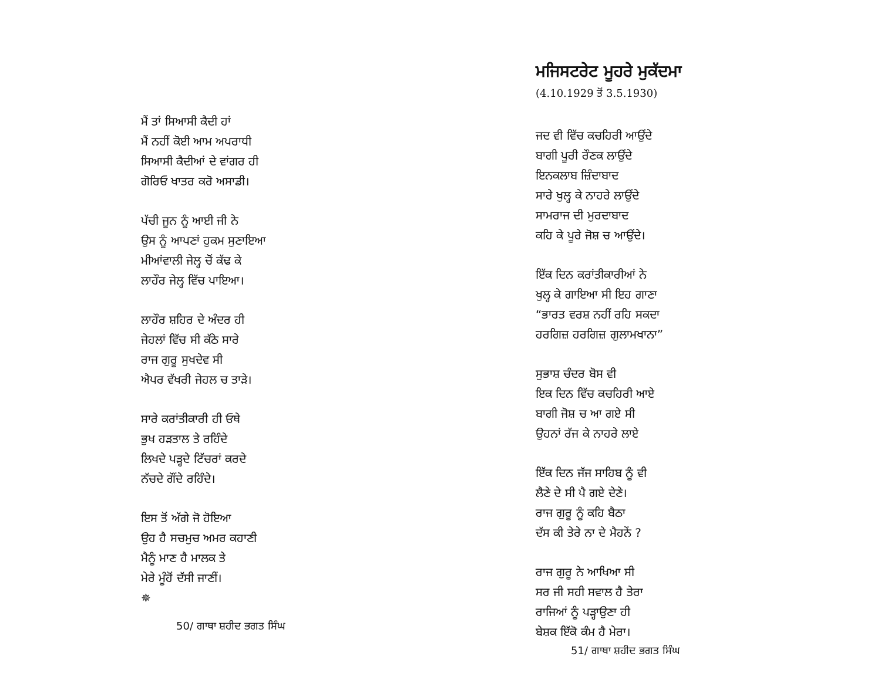ਮੈਂ ਤਾਂ ਸਿਆਸੀ ਕੈਦੀ ਹਾਂ
ਮੈਂ ਨਹੀਂ ਕੋਈ ਆਮ ਅਪਰਾਧੀ
ਸਿਆਸੀ ਕੈਦੀਆਂ ਦੇ ਵਾਂਗਰ ਹੀ
ਗੋਰਿਓ ਖਾਤਰ ਕਰੋ ਅਸਾਡੀ।
ਪੱਚੀ ਜੂਨ ਨੂੰ ਆਈ ਜੀ ਨੇ
ਉਸ ਨੂੰ ਆਪਣਾਂ ਹੁਕਮ ਸੁਣਾਇਆ
ਮੀਆਂਵਾਲੀ ਜੇਲ੍ਹ ਚੋਂ ਕੱਢ ਕੇ
ਲਾਹੌਰ ਜੇਲ੍ਹ ਵਿੱਚ ਪਾਇਆ।
ਲਾਹੌਰ ਸ਼ਹਿਰ ਦੇ ਅੰਦਰ ਹੀ
ਜੇਹਲਾਂ ਵਿੱਚ ਸੀ ਕੱਠੇ ਸਾਰੇ
ਰਾਜ ਗੁਰੂ ਸੁਖਦੇਵ ਸੀ
ਐਪਰ ਵੱਖਰੀ ਜੇਹਲ ਚ ਤਾੜੇ।
ਸਾਰੇ ਕਰਾਂਤੀਕਾਰੀ ਹੀ ਓਥੇ
ਭੁਖ ਹੜਤਾਲ ਤੇ ਰਹਿੰਦੇ
ਲਿਖਦੇ ਪੜ੍ਹਦੇ ਟਿੱਚਰਾਂ ਕਰਦੇ
ਨੱਚਦੇ ਗੌਂਦੇ ਰਹਿੰਦੇ।
ਇਸ ਤੋਂ ਅੱਗੇ ਜੋ ਹੋਇਆ
ਉਹ ਹੈ ਸਚਮੁਚ ਅਮਰ ਕਹਾਣੀ
ਮੈਨੂੰ ਮਾਣ ਹੈ ਮਾਲਕ ਤੇ
ਮੇਰੇ ਮੂੰਹੋਂ ਦੱਸੀ ਜਾਣੀਂ।
✵
50/ ਗਾਥਾ ਸ਼ਹੀਦ ਭਗਤ ਸਿੰਘ
ਮਜਿਸਟਰੇਟ ਮੂਹਰੇ ਮੁਕੱਦਮਾ
(4.10.1929 ਤੋਂ 3.5.1930)
ਜਦ ਵੀ ਵਿੱਚ ਕਚਹਿਰੀ ਆਉਂਦੇ
ਬਾਗੀ ਪੂਰੀ ਰੌਣਕ ਲਾਉਂਦੇ
ਇਨਕਲਾਬ ਜ਼ਿੰਦਾਬਾਦ
ਸਾਰੇ ਖੁਲ੍ਹ ਕੇ ਨਾਹਰੇ ਲਾਉਂਦੇ
ਸਾਮਰਾਜ ਦੀ ਮੁਰਦਾਬਾਦ
ਕਹਿ ਕੇ ਪੂਰੇ ਜੋਸ਼ ਚ ਆਉਂਦੇ।
ਇੱਕ ਦਿਨ ਕਰਾਂਤੀਕਾਰੀਆਂ ਨੇ
ਖੁਲ੍ਹ ਕੇ ਗਾਇਆ ਸੀ ਇਹ ਗਾਣਾ
“ਭਾਰਤ ਵਰਸ਼ ਨਹੀਂ ਰਹਿ ਸਕਦਾ
ਹਰਗਿਜ਼ ਹਰਗਿਜ਼ ਗੁਲਾਮਖਾਨਾ”
ਸੁਭਾਸ਼ ਚੰਦਰ ਬੋਸ ਵੀ
ਇਕ ਦਿਨ ਵਿੱਚ ਕਚਹਿਰੀ ਆਏ
ਬਾਗੀ ਜੋਸ਼ ਚ ਆ ਗਏ ਸੀ
ਉਹਨਾਂ ਰੱਜ ਕੇ ਨਾਹਰੇ ਲਾਏ
ਇੱਕ ਦਿਨ ਜੱਜ ਸਾਹਿਬ ਨੂੰ ਵੀ
ਲੈਣੇ ਦੇ ਸੀ ਪੈ ਗਏ ਦੇਣੇ।
ਰਾਜ ਗੁਰੂ ਨੂੰ ਕਹਿ ਬੈਠਾ
ਦੱਸ ਕੀ ਤੇਰੇ ਨਾ ਦੇ ਮੈਹਨੇਂ ?
ਰਾਜ ਗੁਰੂ ਨੇ ਆਖਿਆ ਸੀ
ਸਰ ਜੀ ਸਹੀ ਸਵਾਲ ਹੈ ਤੇਰਾ
ਰਾਜਿਆਂ ਨੂੰ ਪੜ੍ਹਾਉਣਾ ਹੀ
ਬੇਸ਼ਕ ਇੱਕੋ ਕੰਮ ਹੈ ਮੇਰਾ।
51/ ਗਾਥਾ ਸ਼ਹੀਦ ਭਗਤ ਸਿੰਘ